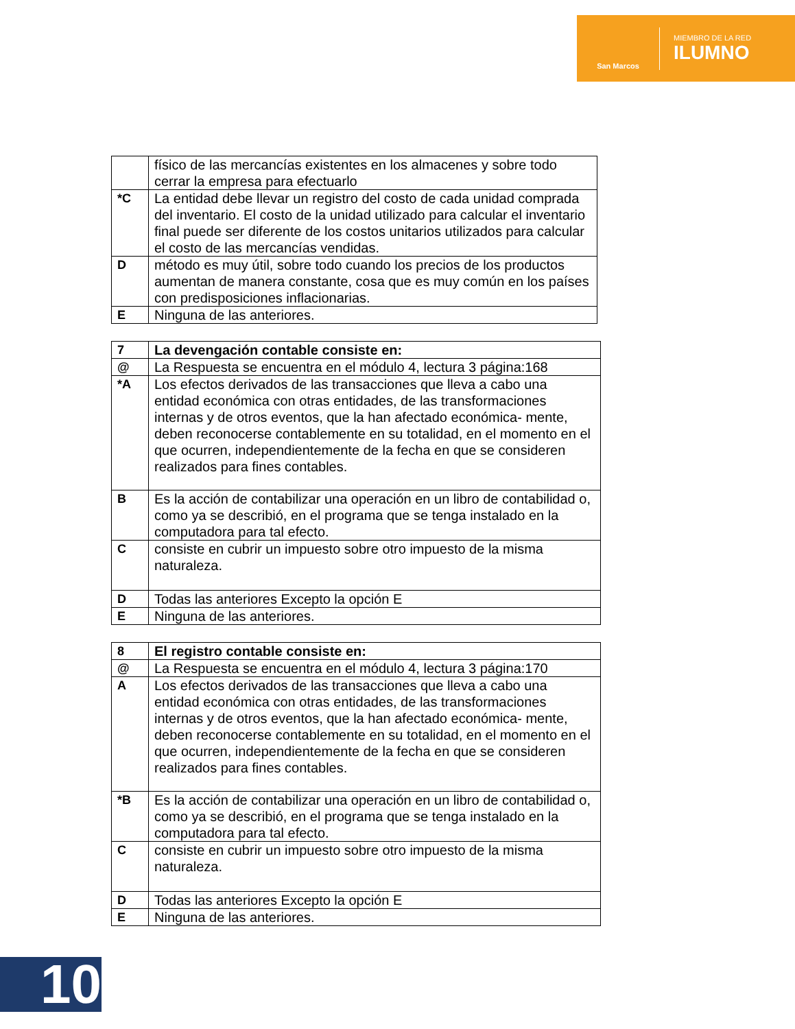San Marcos
MIEMBRO DE LA RED
ILUMNO
| | físico de las mercancías existentes en los almacenes y sobre todo cerrar la empresa para efectuarlo |
| *C | La entidad debe llevar un registro del costo de cada unidad comprada del inventario. El costo de la unidad utilizado para calcular el inventario final puede ser diferente de los costos unitarios utilizados para calcular el costo de las mercancías vendidas. |
| D | método es muy útil, sobre todo cuando los precios de los productos aumentan de manera constante, cosa que es muy común en los países con predisposiciones inflacionarias. |
| E | Ninguna de las anteriores. |
| 7 | La devengación contable consiste en: |
| @ | La Respuesta se encuentra en el módulo 4, lectura 3 página:168 |
| *A | Los efectos derivados de las transacciones que lleva a cabo una entidad económica con otras entidades, de las transformaciones internas y de otros eventos, que la han afectado económica- mente, deben reconocerse contablemente en su totalidad, en el momento en el que ocurren, independientemente de la fecha en que se consideren realizados para fines contables. |
| B | Es la acción de contabilizar una operación en un libro de contabilidad o, como ya se describió, en el programa que se tenga instalado en la computadora para tal efecto. |
| C | consiste en cubrir un impuesto sobre otro impuesto de la misma naturaleza. |
| D | Todas las anteriores Excepto la opción E |
| E | Ninguna de las anteriores. |
| 8 | El registro contable consiste en: |
| @ | La Respuesta se encuentra en el módulo 4, lectura 3 página:170 |
| A | Los efectos derivados de las transacciones que lleva a cabo una entidad económica con otras entidades, de las transformaciones internas y de otros eventos, que la han afectado económica- mente, deben reconocerse contablemente en su totalidad, en el momento en el que ocurren, independientemente de la fecha en que se consideren realizados para fines contables. |
| *B | Es la acción de contabilizar una operación en un libro de contabilidad o, como ya se describió, en el programa que se tenga instalado en la computadora para tal efecto. |
| C | consiste en cubrir un impuesto sobre otro impuesto de la misma naturaleza. |
| D | Todas las anteriores Excepto la opción E |
| E | Ninguna de las anteriores. |
10